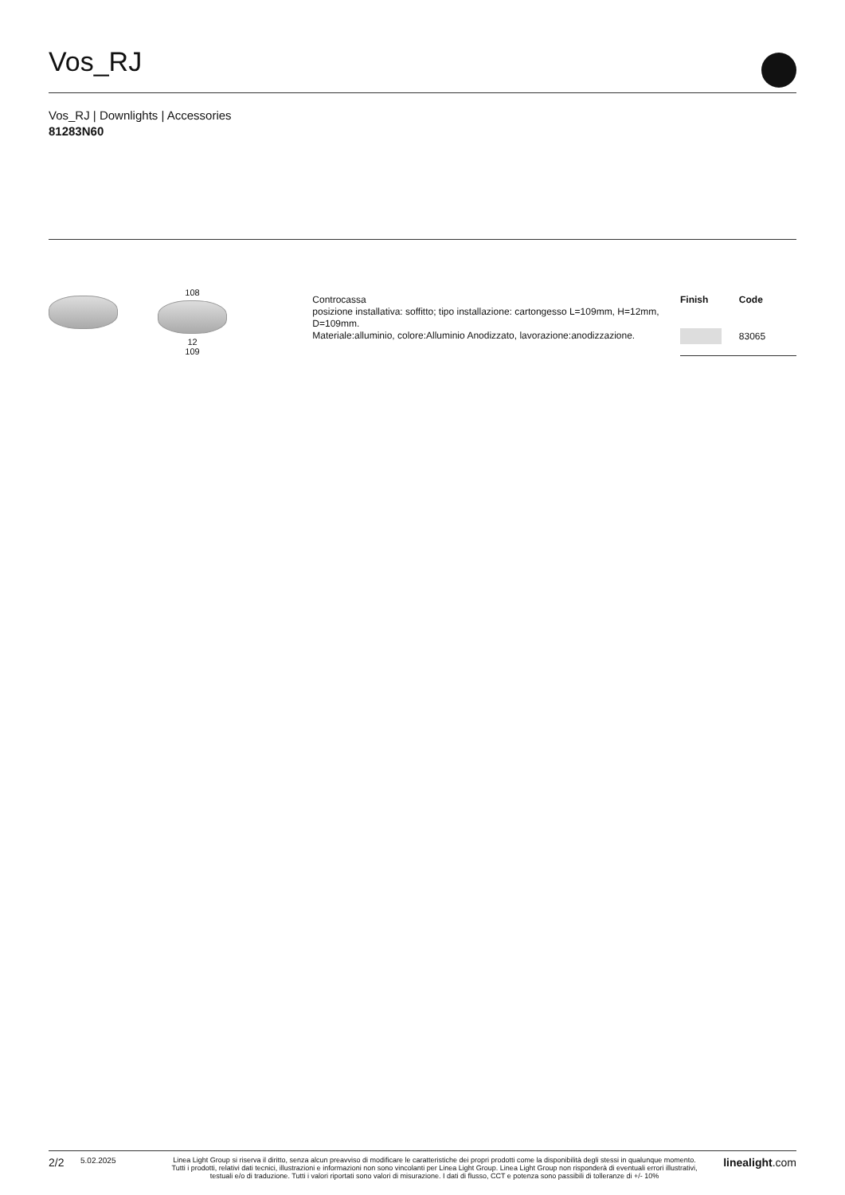Vos_RJ
Vos_RJ | Downlights | Accessories
81283N60
108
12
109
Controcassa
posizione installativa: soffitto; tipo installazione: cartongesso L=109mm, H=12mm, D=109mm.
Materiale:alluminio, colore:Alluminio Anodizzato, lavorazione:anodizzazione.
| Finish | Code |
| --- | --- |
| | 83065 |
2/2 5.02.2025 Linea Light Group si riserva il diritto, senza alcun preavviso di modificare le caratteristiche dei propri prodotti come la disponibilità degli stessi in qualunque momento.
Tutti i prodotti, relativi dati tecnici, illustrazioni e informazioni non sono vincolanti per Linea Light Group. Linea Light Group non risponderà di eventuali errori illustrativi,
testuali e/o di traduzione. Tutti i valori riportati sono valori di misurazione. I dati di flusso, CCT e potenza sono passibili di tolleranze di +/- 10% linealight.com